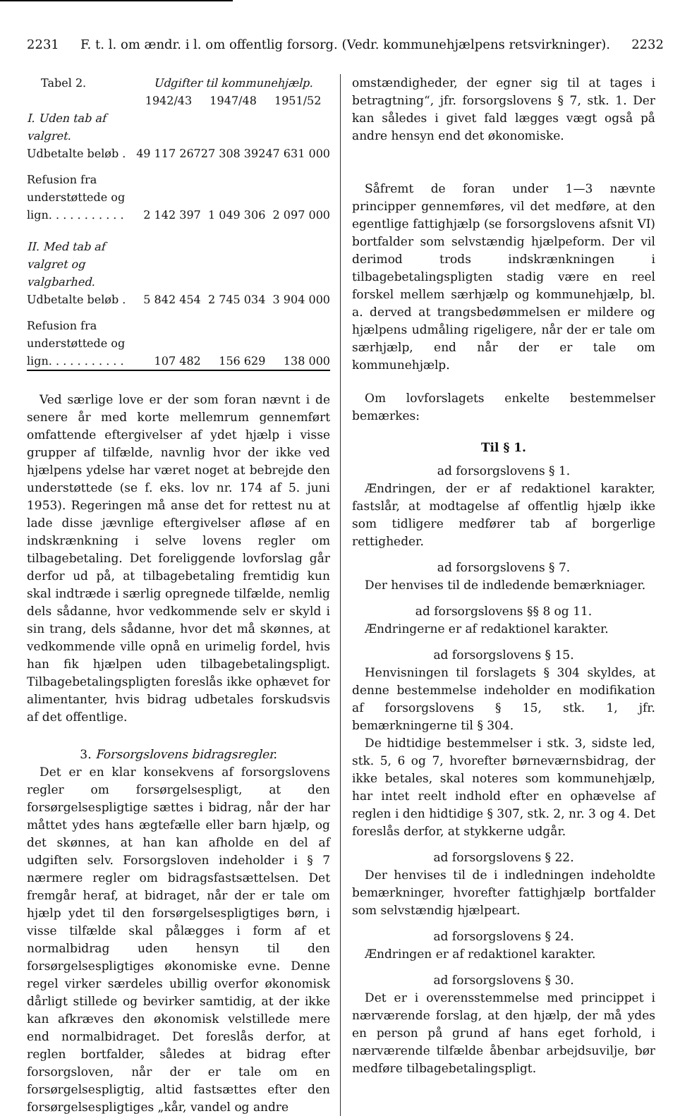2231 F. t. l. om ændr. i l. om offentlig forsorg. (Vedr. kommunehjælpens retsvirkninger). 2232
| Tabel 2. | Udgifter til kommunehjælp. | | |
| --- | --- | --- | --- |
| | 1942/43 | 1947/48 | 1951/52 |
| I. Uden tab af valgret. | | | |
| Udbetalte beløb . | 49 117 267 | 27 308 392 | 47 631 000 |
| Refusion fra understøttede og lign. . . . . . . . . . . | 2 142 397 | 1 049 306 | 2 097 000 |
| II. Med tab af valgret og valgbarhed. | | | |
| Udbetalte beløb . | 5 842 454 | 2 745 034 | 3 904 000 |
| Refusion fra understøttede og lign. . . . . . . . . . . | 107 482 | 156 629 | 138 000 |
Ved særlige love er der som foran nævnt i de senere år med korte mellemrum gennemført omfattende eftergivelser af ydet hjælp i visse grupper af tilfælde, navnlig hvor der ikke ved hjælpens ydelse har været noget at bebrejde den understøttede (se f. eks. lov nr. 174 af 5. juni 1953). Regeringen må anse det for rettest nu at lade disse jævnlige eftergivelser afløse af en indskrænkning i selve lovens regler om tilbagebetaling. Det foreliggende lovforslag går derfor ud på, at tilbagebetaling fremtidig kun skal indtræde i særlig opregnede tilfælde, nemlig dels sådanne, hvor vedkommende selv er skyld i sin trang, dels sådanne, hvor det må skønnes, at vedkommende ville opnå en urimelig fordel, hvis han fik hjælpen uden tilbagebetalingspligt. Tilbagebetalingspligten foreslås ikke ophævet for alimentanter, hvis bidrag udbetales forskudsvis af det offentlige.
3. Forsorgslovens bidragsregler.
Det er en klar konsekvens af forsorgslovens regler om forsørgelsespligt, at den forsørgelsespligtige sættes i bidrag, når der har måttet ydes hans ægtefælle eller barn hjælp, og det skønnes, at han kan afholde en del af udgiften selv. Forsorgsloven indeholder i § 7 nærmere regler om bidragsfastsættelsen. Det fremgår heraf, at bidraget, når der er tale om hjælp ydet til den forsørgelsespligtiges børn, i visse tilfælde skal pålægges i form af et normalbidrag uden hensyn til den forsørgelsespligtiges økonomiske evne. Denne regel virker særdeles ubillig overfor økonomisk dårligt stillede og bevirker samtidig, at der ikke kan afkræves den økonomisk velstillede mere end normalbidraget. Det foreslås derfor, at reglen bortfalder, således at bidrag efter forsorgsloven, når der er tale om en forsørgelsespligtig, altid fastsættes efter den forsørgelsespligtiges „kår, vandel og andre
omstændigheder, der egner sig til at tages i betragtning“, jfr. forsorgslovens § 7, stk. 1. Der kan således i givet fald lægges vægt også på andre hensyn end det økonomiske.
Såfremt de foran under 1—3 nævnte principper gennemføres, vil det medføre, at den egentlige fattighjælp (se forsorgslovens afsnit VI) bortfalder som selvstændig hjælpeform. Der vil derimod trods indskrænkningen i tilbagebetalingspligten stadig være en reel forskel mellem særhjælp og kommunehjælp, bl. a. derved at trangsbedømmelsen er mildere og hjælpens udmåling rigeligere, når der er tale om særhjælp, end når der er tale om kommunehjælp.
Om lovforslagets enkelte bestemmelser bemærkes:
Til § 1.
ad forsorgslovens § 1.
Ændringen, der er af redaktionel karakter, fastslår, at modtagelse af offentlig hjælp ikke som tidligere medfører tab af borgerlige rettigheder.
ad forsorgslovens § 7.
Der henvises til de indledende bemærkniager.
ad forsorgslovens §§ 8 og 11.
Ændringerne er af redaktionel karakter.
ad forsorgslovens § 15.
Henvisningen til forslagets § 304 skyldes, at denne bestemmelse indeholder en modifikation af forsorgslovens § 15, stk. 1, jfr. bemærkningerne til § 304.
De hidtidige bestemmelser i stk. 3, sidste led, stk. 5, 6 og 7, hvorefter børneværnsbidrag, der ikke betales, skal noteres som kommunehjælp, har intet reelt indhold efter en ophævelse af reglen i den hidtidige § 307, stk. 2, nr. 3 og 4. Det foreslås derfor, at stykkerne udgår.
ad forsorgslovens § 22.
Der henvises til de i indledningen indeholdte bemærkninger, hvorefter fattighjælp bortfalder som selvstændig hjælpeart.
ad forsorgslovens § 24.
Ændringen er af redaktionel karakter.
ad forsorgslovens § 30.
Det er i overensstemmelse med princippet i nærværende forslag, at den hjælp, der må ydes en person på grund af hans eget forhold, i nærværende tilfælde åbenbar arbejdsuvilje, bør medføre tilbagebetalingspligt.